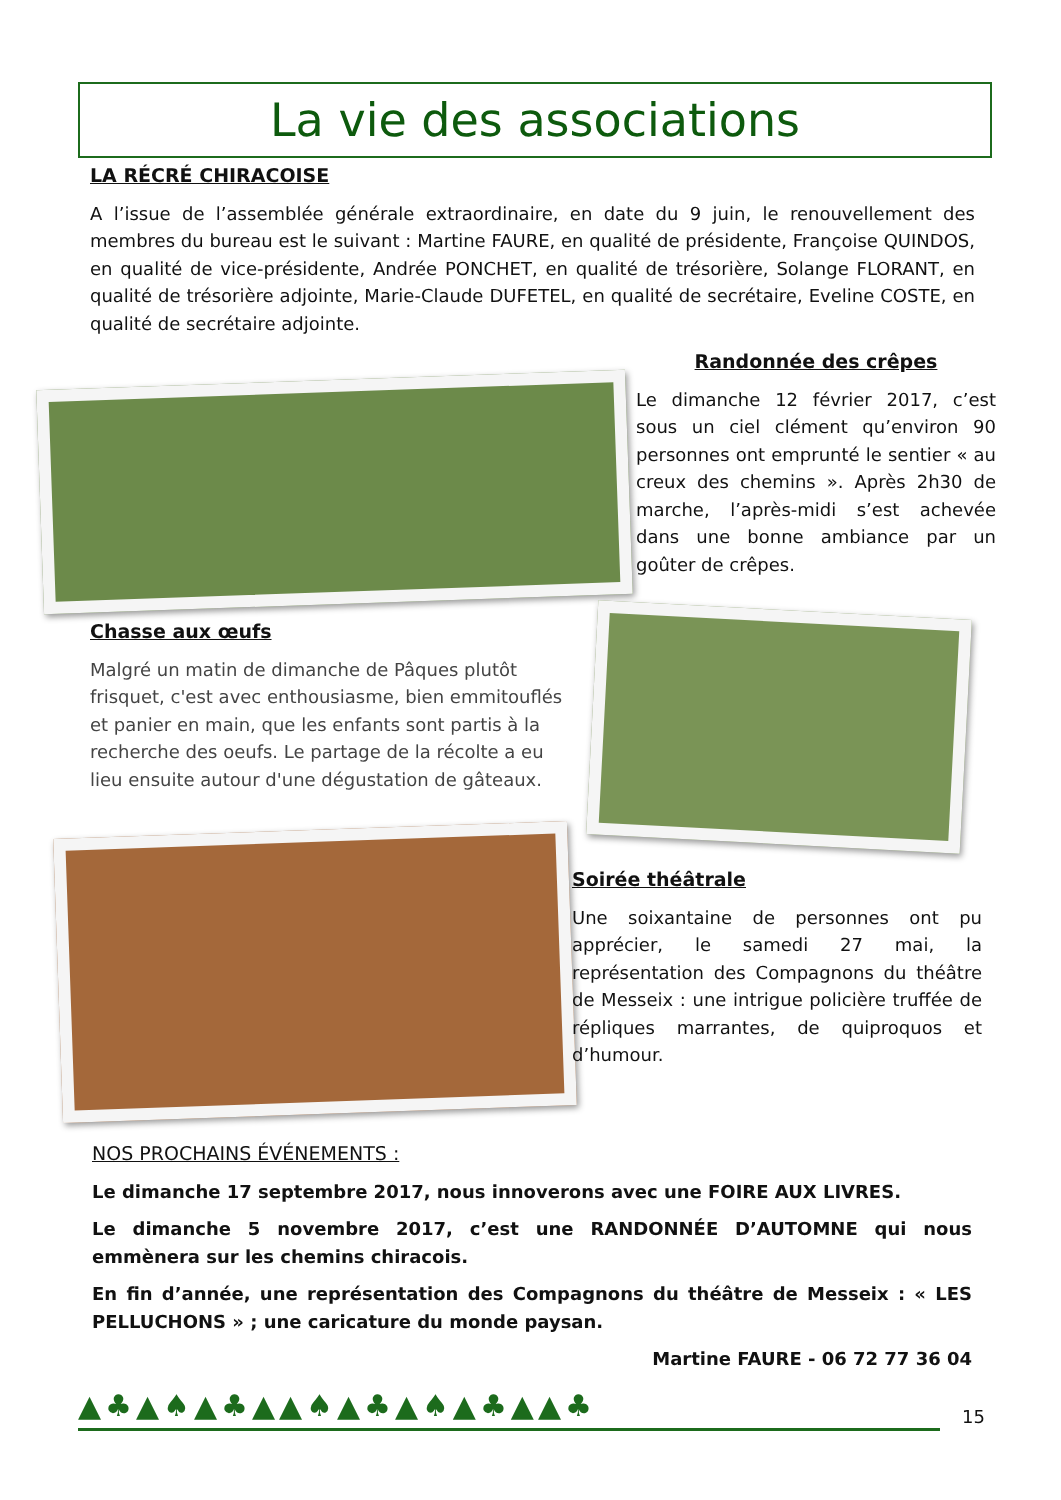La vie des associations
LA RÉCRÉ CHIRACOISE
A l’issue de l’assemblée générale extraordinaire, en date du 9 juin, le renouvellement des membres du bureau est le suivant : Martine FAURE, en qualité de présidente, Françoise QUINDOS, en qualité de vice-présidente, Andrée PONCHET, en qualité de trésorière, Solange FLORANT, en qualité de trésorière adjointe, Marie-Claude DUFETEL, en qualité de secrétaire, Eveline COSTE, en qualité de secrétaire adjointe.
Randonnée des crêpes
Le dimanche 12 février 2017, c’est sous un ciel clément qu’environ 90 personnes ont emprunté le sentier « au creux des chemins ». Après 2h30 de marche, l’après-midi s’est achevée dans une bonne ambiance par un goûter de crêpes.
Chasse aux œufs
Malgré un matin de dimanche de Pâques plutôt frisquet, c'est avec enthousiasme, bien emmitouflés et panier en main, que les enfants sont partis à la recherche des oeufs. Le partage de la récolte a eu lieu ensuite autour d'une dégustation de gâteaux.
Soirée théâtrale
Une soixantaine de personnes ont pu apprécier, le samedi 27 mai, la représentation des Compagnons du théâtre de Messeix : une intrigue policière truffée de répliques marrantes, de quiproquos et d’humour.
NOS PROCHAINS ÉVÉNEMENTS :
Le dimanche 17 septembre 2017, nous innoverons avec une FOIRE AUX LIVRES.
Le dimanche 5 novembre 2017, c’est une RANDONNÉE D’AUTOMNE qui nous emmènera sur les chemins chiracois.
En fin d’année, une représentation des Compagnons du théâtre de Messeix : « LES PELLUCHONS » ; une caricature du monde paysan.
Martine FAURE - 06 72 77 36 04
▲♣▲♠▲♣▲▲♠▲♣▲♠▲♣▲▲♣ 15